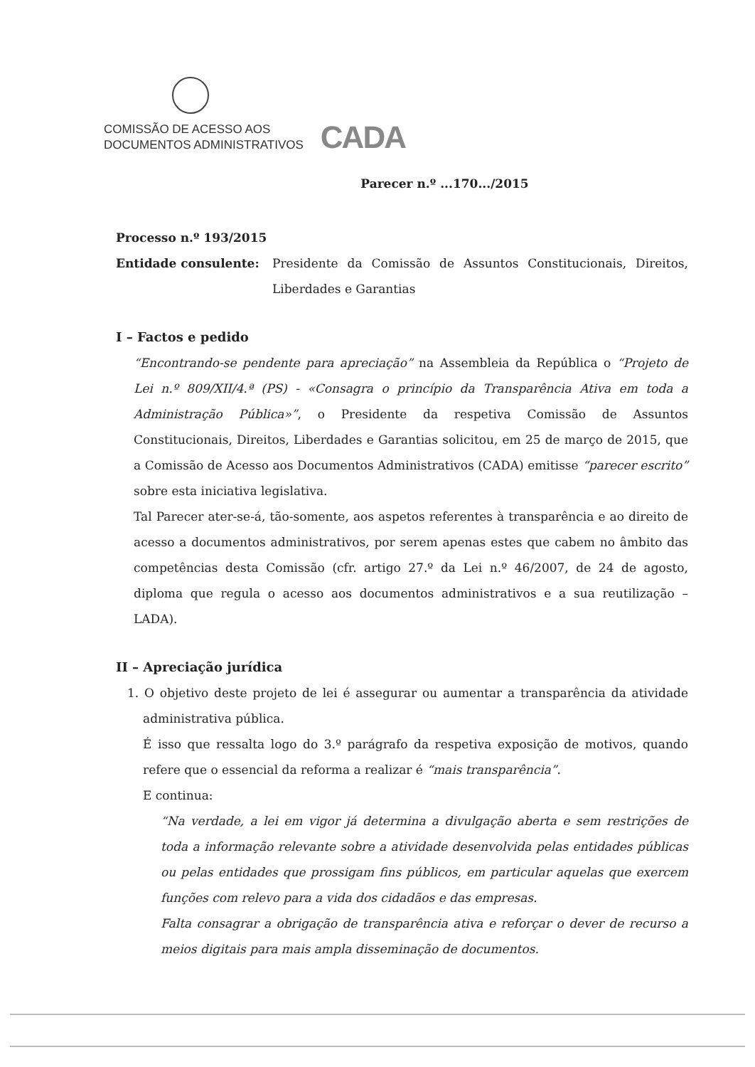COMISSÃO DE ACESSO AOS
DOCUMENTOS ADMINISTRATIVOS
CADA
Parecer n.º ...170.../2015
Processo n.º 193/2015
Entidade consulente: Presidente da Comissão de Assuntos Constitucionais, Direitos, Liberdades e Garantias
I – Factos e pedido
“Encontrando-se pendente para apreciação” na Assembleia da República o “Projeto de Lei n.º 809/XII/4.ª (PS) - «Consagra o princípio da Transparência Ativa em toda a Administração Pública»”, o Presidente da respetiva Comissão de Assuntos Constitucionais, Direitos, Liberdades e Garantias solicitou, em 25 de março de 2015, que a Comissão de Acesso aos Documentos Administrativos (CADA) emitisse “parecer escrito” sobre esta iniciativa legislativa.
Tal Parecer ater-se-á, tão-somente, aos aspetos referentes à transparência e ao direito de acesso a documentos administrativos, por serem apenas estes que cabem no âmbito das competências desta Comissão (cfr. artigo 27.º da Lei n.º 46/2007, de 24 de agosto, diploma que regula o acesso aos documentos administrativos e a sua reutilização – LADA).
II – Apreciação jurídica
1. O objetivo deste projeto de lei é assegurar ou aumentar a transparência da atividade administrativa pública.
É isso que ressalta logo do 3.º parágrafo da respetiva exposição de motivos, quando refere que o essencial da reforma a realizar é “mais transparência”.
E continua:
“Na verdade, a lei em vigor já determina a divulgação aberta e sem restrições de toda a informação relevante sobre a atividade desenvolvida pelas entidades públicas ou pelas entidades que prossigam fins públicos, em particular aquelas que exercem funções com relevo para a vida dos cidadãos e das empresas.
Falta consagrar a obrigação de transparência ativa e reforçar o dever de recurso a meios digitais para mais ampla disseminação de documentos.